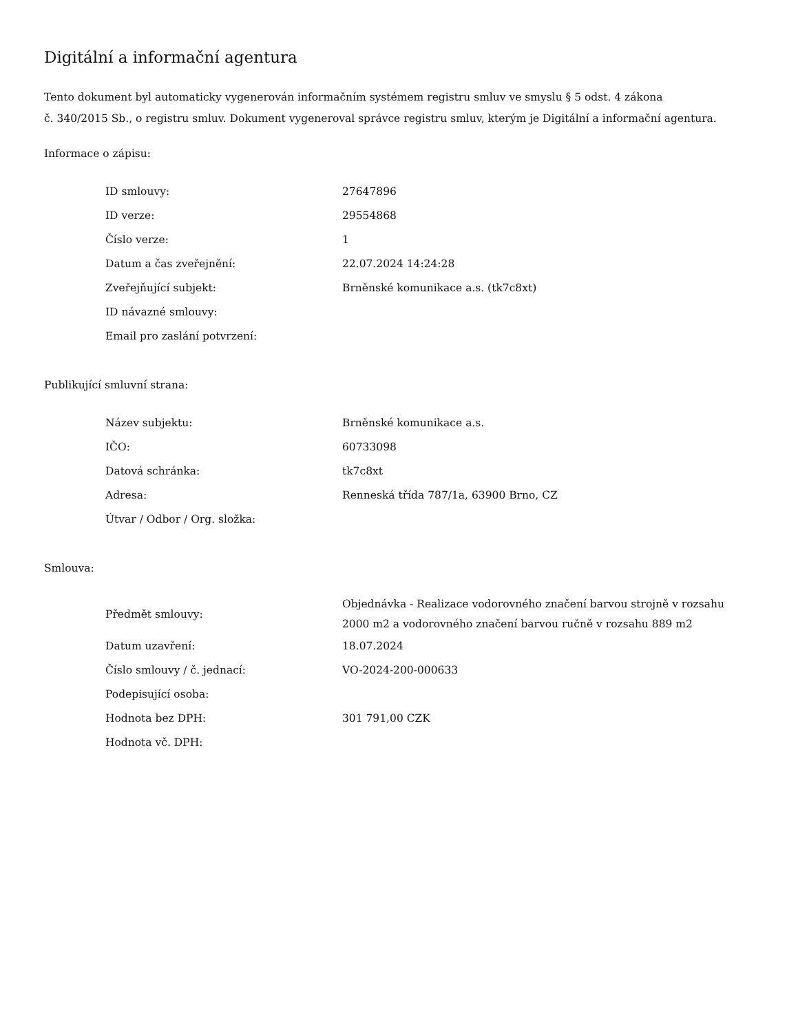Digitální a informační agentura
Tento dokument byl automaticky vygenerován informačním systémem registru smluv ve smyslu § 5 odst. 4 zákona
č. 340/2015 Sb., o registru smluv. Dokument vygeneroval správce registru smluv, kterým je Digitální a informační agentura.
Informace o zápisu:
| ID smlouvy: | 27647896 |
| ID verze: | 29554868 |
| Číslo verze: | 1 |
| Datum a čas zveřejnění: | 22.07.2024 14:24:28 |
| Zveřejňující subjekt: | Brněnské komunikace a.s. (tk7c8xt) |
| ID návazné smlouvy: | |
| Email pro zaslání potvrzení: | |
Publikující smluvní strana:
| Název subjektu: | Brněnské komunikace a.s. |
| IČO: | 60733098 |
| Datová schránka: | tk7c8xt |
| Adresa: | Renneská třída 787/1a, 63900 Brno, CZ |
| Útvar / Odbor / Org. složka: | |
Smlouva:
| Předmět smlouvy: | Objednávka - Realizace vodorovného značení barvou strojně v rozsahu 2000 m2 a vodorovného značení barvou ručně v rozsahu 889 m2 |
| Datum uzavření: | 18.07.2024 |
| Číslo smlouvy / č. jednací: | VO-2024-200-000633 |
| Podepisující osoba: | |
| Hodnota bez DPH: | 301 791,00 CZK |
| Hodnota vč. DPH: | |